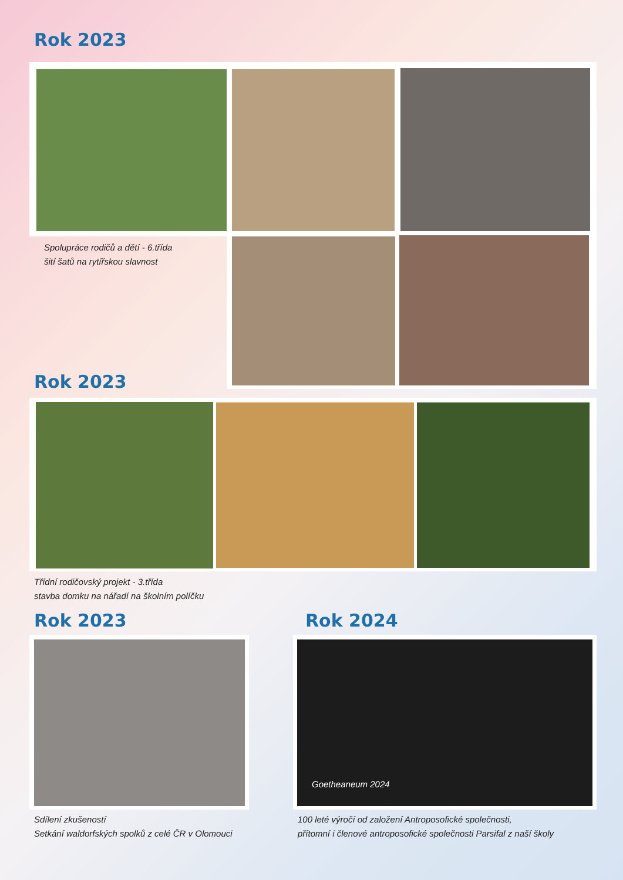Rok 2023
Spolupráce rodičů a dětí - 6.třída
šití šatů na rytířskou slavnost
Rok 2023
Třídní rodičovský projekt - 3.třída
stavba domku na nářadí na školním políčku
Rok 2023 Rok 2024
Goetheaneum 2024
Sdílení zkušeností
Setkání waldorfských spolků z celé ČR v Olomouci
100 leté výročí od založení Antroposofické společnosti,
přítomní i členové antroposofické společnosti Parsifal z naší školy